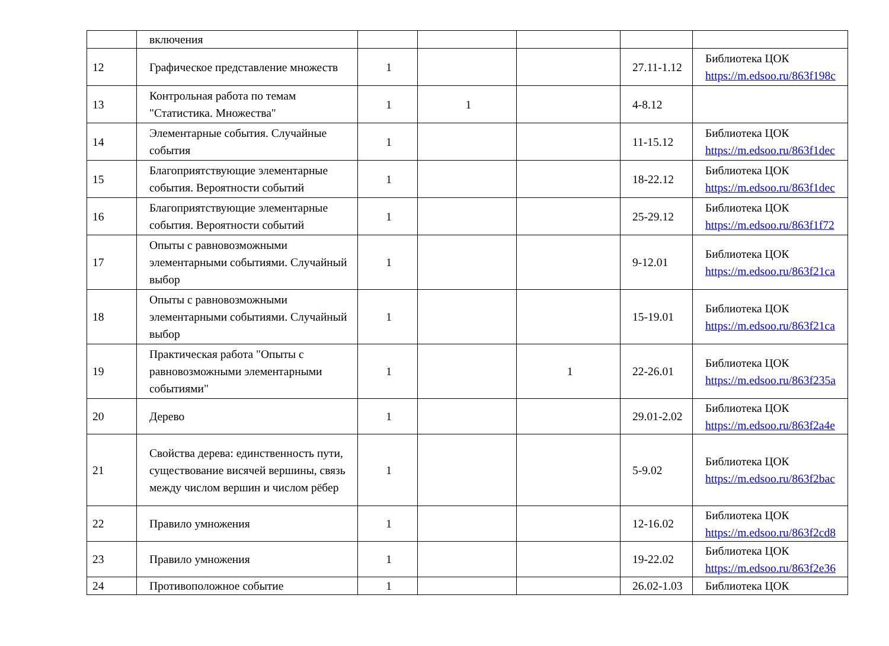| | включения | | | | | |
| 12 | Графическое представление множеств | 1 | | | 27.11-1.12 | Библиотека ЦОК https://m.edsoo.ru/863f198c |
| 13 | Контрольная работа по темам "Статистика. Множества" | 1 | 1 | | 4-8.12 | |
| 14 | Элементарные события. Случайные события | 1 | | | 11-15.12 | Библиотека ЦОК https://m.edsoo.ru/863f1dec |
| 15 | Благоприятствующие элементарные события. Вероятности событий | 1 | | | 18-22.12 | Библиотека ЦОК https://m.edsoo.ru/863f1dec |
| 16 | Благоприятствующие элементарные события. Вероятности событий | 1 | | | 25-29.12 | Библиотека ЦОК https://m.edsoo.ru/863f1f72 |
| 17 | Опыты с равновозможными элементарными событиями. Случайный выбор | 1 | | | 9-12.01 | Библиотека ЦОК https://m.edsoo.ru/863f21ca |
| 18 | Опыты с равновозможными элементарными событиями. Случайный выбор | 1 | | | 15-19.01 | Библиотека ЦОК https://m.edsoo.ru/863f21ca |
| 19 | Практическая работа "Опыты с равновозможными элементарными событиями" | 1 | | 1 | 22-26.01 | Библиотека ЦОК https://m.edsoo.ru/863f235a |
| 20 | Дерево | 1 | | | 29.01-2.02 | Библиотека ЦОК https://m.edsoo.ru/863f2a4e |
| 21 | Свойства дерева: единственность пути, существование висячей вершины, связь между числом вершин и числом рёбер | 1 | | | 5-9.02 | Библиотека ЦОК https://m.edsoo.ru/863f2bac |
| 22 | Правило умножения | 1 | | | 12-16.02 | Библиотека ЦОК https://m.edsoo.ru/863f2cd8 |
| 23 | Правило умножения | 1 | | | 19-22.02 | Библиотека ЦОК https://m.edsoo.ru/863f2e36 |
| 24 | Противоположное событие | 1 | | | 26.02-1.03 | Библиотека ЦОК |